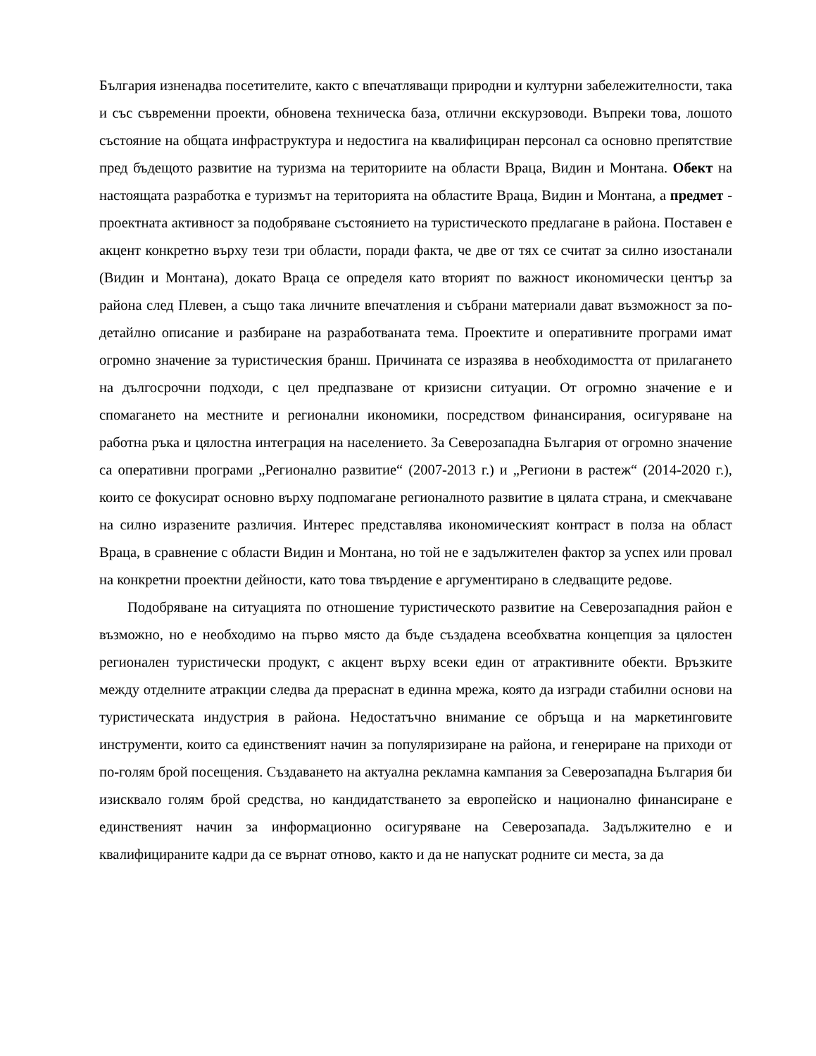България изненадва посетителите, както с впечатляващи природни и културни забележителности, така и със съвременни проекти, обновена техническа база, отлични екскурзоводи. Въпреки това, лошото състояние на общата инфраструктура и недостига на квалифициран персонал са основно препятствие пред бъдещото развитие на туризма на териториите на области Враца, Видин и Монтана. Обект на настоящата разработка е туризмът на територията на областите Враца, Видин и Монтана, а предмет - проектната активност за подобряване състоянието на туристическото предлагане в района. Поставен е акцент конкретно върху тези три области, поради факта, че две от тях се считат за силно изостанали (Видин и Монтана), докато Враца се определя като вторият по важност икономически център за района след Плевен, а също така личните впечатления и събрани материали дават възможност за по-детайлно описание и разбиране на разработваната тема. Проектите и оперативните програми имат огромно значение за туристическия бранш. Причината се изразява в необходимостта от прилагането на дългосрочни подходи, с цел предпазване от кризисни ситуации. От огромно значение е и спомагането на местните и регионални икономики, посредством финансирания, осигуряване на работна ръка и цялостна интеграция на населението. За Северозападна България от огромно значение са оперативни програми „Регионално развитие“ (2007-2013 г.) и „Региони в растеж“ (2014-2020 г.), които се фокусират основно върху подпомагане регионалното развитие в цялата страна, и смекчаване на силно изразените различия. Интерес представлява икономическият контраст в полза на област Враца, в сравнение с области Видин и Монтана, но той не е задължителен фактор за успех или провал на конкретни проектни дейности, като това твърдение е аргументирано в следващите редове.
Подобряване на ситуацията по отношение туристическото развитие на Северозападния район е възможно, но е необходимо на първо място да бъде създадена всеобхватна концепция за цялостен регионален туристически продукт, с акцент върху всеки един от атрактивните обекти. Връзките между отделните атракции следва да прераснат в единна мрежа, която да изгради стабилни основи на туристическата индустрия в района. Недостатъчно внимание се обръща и на маркетинговите инструменти, които са единственият начин за популяризиране на района, и генериране на приходи от по-голям брой посещения. Създаването на актуална рекламна кампания за Северозападна България би изисквало голям брой средства, но кандидатстването за европейско и национално финансиране е единственият начин за информационно осигуряване на Северозапада. Задължително е и квалифицираните кадри да се върнат отново, както и да не напускат родните си места, за да